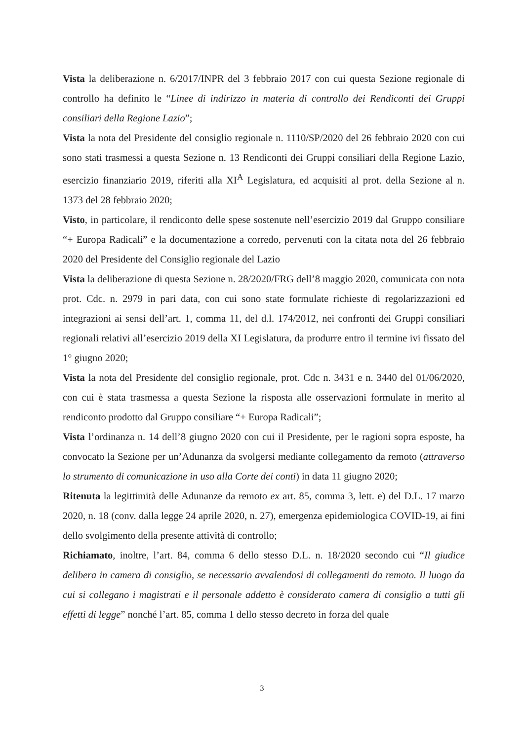Vista la deliberazione n. 6/2017/INPR del 3 febbraio 2017 con cui questa Sezione regionale di controllo ha definito le “Linee di indirizzo in materia di controllo dei Rendiconti dei Gruppi consiliari della Regione Lazio”;
Vista la nota del Presidente del consiglio regionale n. 1110/SP/2020 del 26 febbraio 2020 con cui sono stati trasmessi a questa Sezione n. 13 Rendiconti dei Gruppi consiliari della Regione Lazio, esercizio finanziario 2019, riferiti alla XI<sup>A</sup> Legislatura, ed acquisiti al prot. della Sezione al n. 1373 del 28 febbraio 2020;
Visto, in particolare, il rendiconto delle spese sostenute nell’esercizio 2019 dal Gruppo consiliare “+ Europa Radicali” e la documentazione a corredo, pervenuti con la citata nota del 26 febbraio 2020 del Presidente del Consiglio regionale del Lazio
Vista la deliberazione di questa Sezione n. 28/2020/FRG dell’8 maggio 2020, comunicata con nota prot. Cdc. n. 2979 in pari data, con cui sono state formulate richieste di regolarizzazioni ed integrazioni ai sensi dell’art. 1, comma 11, del d.l. 174/2012, nei confronti dei Gruppi consiliari regionali relativi all’esercizio 2019 della XI Legislatura, da produrre entro il termine ivi fissato del 1° giugno 2020;
Vista la nota del Presidente del consiglio regionale, prot. Cdc n. 3431 e n. 3440 del 01/06/2020, con cui è stata trasmessa a questa Sezione la risposta alle osservazioni formulate in merito al rendiconto prodotto dal Gruppo consiliare “+ Europa Radicali”;
Vista l’ordinanza n. 14 dell’8 giugno 2020 con cui il Presidente, per le ragioni sopra esposte, ha convocato la Sezione per un’Adunanza da svolgersi mediante collegamento da remoto (attraverso lo strumento di comunicazione in uso alla Corte dei conti) in data 11 giugno 2020;
Ritenuta la legittimità delle Adunanze da remoto ex art. 85, comma 3, lett. e) del D.L. 17 marzo 2020, n. 18 (conv. dalla legge 24 aprile 2020, n. 27), emergenza epidemiologica COVID-19, ai fini dello svolgimento della presente attività di controllo;
Richiamato, inoltre, l’art. 84, comma 6 dello stesso D.L. n. 18/2020 secondo cui “Il giudice delibera in camera di consiglio, se necessario avvalendosi di collegamenti da remoto. Il luogo da cui si collegano i magistrati e il personale addetto è considerato camera di consiglio a tutti gli effetti di legge” nonché l’art. 85, comma 1 dello stesso decreto in forza del quale
3